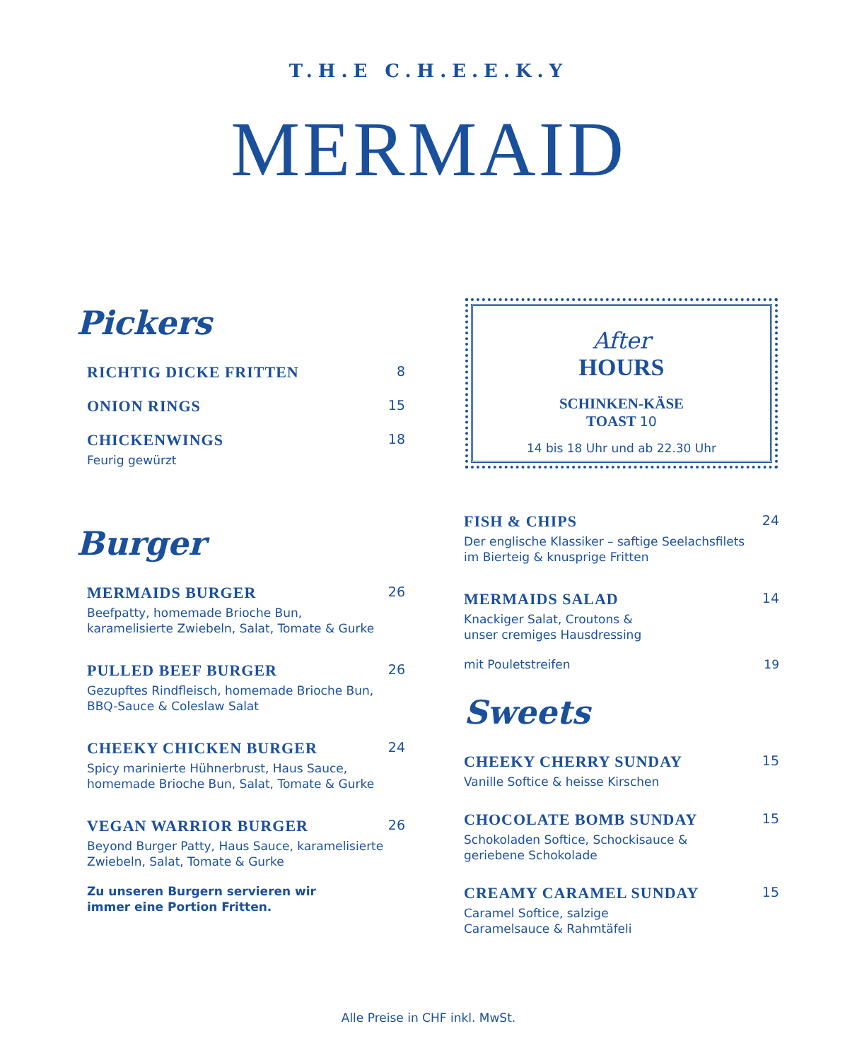T.H.E C.H.E.E.K.Y
MERMAID
Pickers
RICHTIG DICKE FRITTEN 8
ONION RINGS 15
CHICKENWINGS 18
Feurig gewürzt
Burger
MERMAIDS BURGER 26
Beefpatty, homemade Brioche Bun,
karamelisierte Zwiebeln, Salat, Tomate & Gurke
PULLED BEEF BURGER 26
Gezupftes Rindfleisch, homemade Brioche Bun,
BBQ-Sauce & Coleslaw Salat
CHEEKY CHICKEN BURGER 24
Spicy marinierte Hühnerbrust, Haus Sauce,
homemade Brioche Bun, Salat, Tomate & Gurke
VEGAN WARRIOR BURGER 26
Beyond Burger Patty, Haus Sauce, karamelisierte
Zwiebeln, Salat, Tomate & Gurke
Zu unseren Burgern servieren wir
immer eine Portion Fritten.
After
HOURS
SCHINKEN-KÄSE
TOAST 10
14 bis 18 Uhr und ab 22.30 Uhr
FISH & CHIPS 24
Der englische Klassiker – saftige Seelachsfilets
im Bierteig & knusprige Fritten
MERMAIDS SALAD 14
Knackiger Salat, Croutons &
unser cremiges Hausdressing
mit Pouletstreifen 19
Sweets
CHEEKY CHERRY SUNDAY 15
Vanille Softice & heisse Kirschen
CHOCOLATE BOMB SUNDAY 15
Schokoladen Softice, Schockisauce &
geriebene Schokolade
CREAMY CARAMEL SUNDAY 15
Caramel Softice, salzige
Caramelsauce & Rahmtäfeli
Alle Preise in CHF inkl. MwSt.